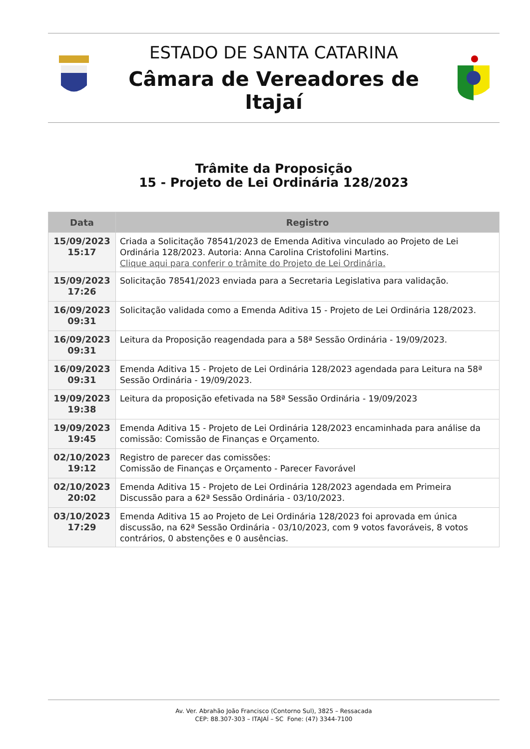ESTADO DE SANTA CATARINA
Câmara de Vereadores de Itajaí
Trâmite da Proposição
15 - Projeto de Lei Ordinária 128/2023
| Data | Registro |
| --- | --- |
| 15/09/2023 15:17 | Criada a Solicitação 78541/2023 de Emenda Aditiva vinculado ao Projeto de Lei Ordinária 128/2023. Autoria: Anna Carolina Cristofolini Martins. Clique aqui para conferir o trâmite do Projeto de Lei Ordinária. |
| 15/09/2023 17:26 | Solicitação 78541/2023 enviada para a Secretaria Legislativa para validação. |
| 16/09/2023 09:31 | Solicitação validada como a Emenda Aditiva 15 - Projeto de Lei Ordinária 128/2023. |
| 16/09/2023 09:31 | Leitura da Proposição reagendada para a 58ª Sessão Ordinária - 19/09/2023. |
| 16/09/2023 09:31 | Emenda Aditiva 15 - Projeto de Lei Ordinária 128/2023 agendada para Leitura na 58ª Sessão Ordinária - 19/09/2023. |
| 19/09/2023 19:38 | Leitura da proposição efetivada na 58ª Sessão Ordinária - 19/09/2023 |
| 19/09/2023 19:45 | Emenda Aditiva 15 - Projeto de Lei Ordinária 128/2023 encaminhada para análise da comissão: Comissão de Finanças e Orçamento. |
| 02/10/2023 19:12 | Registro de parecer das comissões: Comissão de Finanças e Orçamento - Parecer Favorável |
| 02/10/2023 20:02 | Emenda Aditiva 15 - Projeto de Lei Ordinária 128/2023 agendada em Primeira Discussão para a 62ª Sessão Ordinária - 03/10/2023. |
| 03/10/2023 17:29 | Emenda Aditiva 15 ao Projeto de Lei Ordinária 128/2023 foi aprovada em única discussão, na 62ª Sessão Ordinária - 03/10/2023, com 9 votos favoráveis, 8 votos contrários, 0 abstenções e 0 ausências. |
Av. Ver. Abrahão João Francisco (Contorno Sul), 3825 – Ressacada
CEP: 88.307-303 – ITAJAÍ – SC Fone: (47) 3344-7100